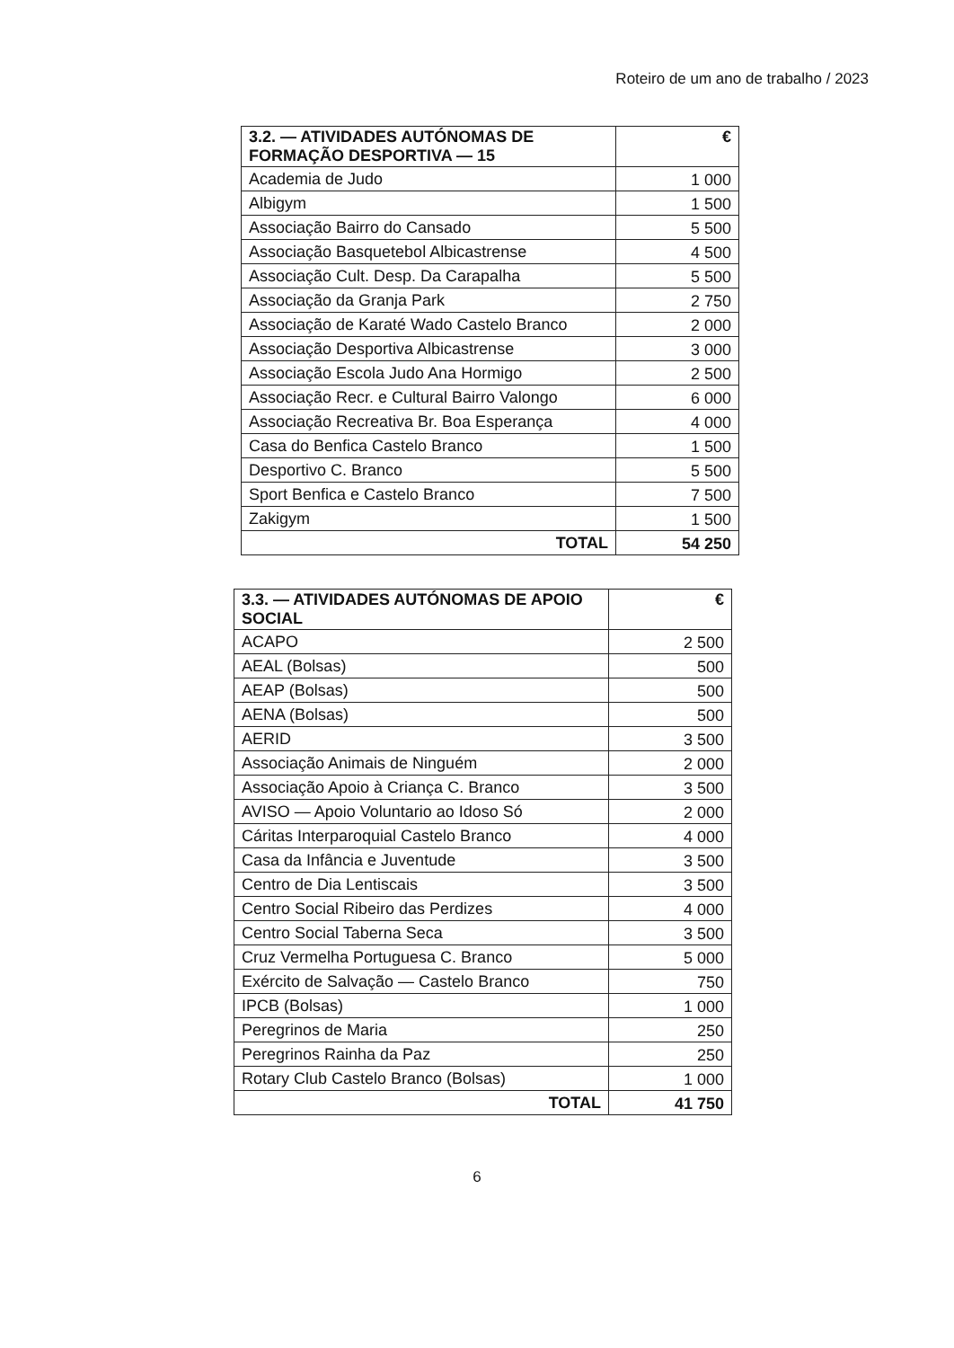Roteiro de um ano de trabalho / 2023
| 3.2. — ATIVIDADES AUTÓNOMAS DE FORMAÇÃO DESPORTIVA — 15 | € |
| --- | --- |
| Academia de Judo | 1 000 |
| Albigym | 1 500 |
| Associação Bairro do Cansado | 5 500 |
| Associação Basquetebol Albicastrense | 4 500 |
| Associação Cult. Desp. Da Carapalha | 5 500 |
| Associação da Granja Park | 2 750 |
| Associação de Karaté Wado Castelo Branco | 2 000 |
| Associação Desportiva Albicastrense | 3 000 |
| Associação Escola Judo Ana Hormigo | 2 500 |
| Associação Recr. e Cultural Bairro Valongo | 6 000 |
| Associação Recreativa Br. Boa Esperança | 4 000 |
| Casa do Benfica Castelo Branco | 1 500 |
| Desportivo C. Branco | 5 500 |
| Sport Benfica e Castelo Branco | 7 500 |
| Zakigym | 1 500 |
| TOTAL | 54 250 |
| 3.3. — ATIVIDADES AUTÓNOMAS DE APOIO SOCIAL | € |
| --- | --- |
| ACAPO | 2 500 |
| AEAL (Bolsas) | 500 |
| AEAP (Bolsas) | 500 |
| AENA (Bolsas) | 500 |
| AERID | 3 500 |
| Associação Animais de Ninguém | 2 000 |
| Associação Apoio à Criança C. Branco | 3 500 |
| AVISO — Apoio Voluntario ao Idoso Só | 2 000 |
| Cáritas Interparoquial Castelo Branco | 4 000 |
| Casa da Infância e Juventude | 3 500 |
| Centro de Dia Lentiscais | 3 500 |
| Centro Social Ribeiro das Perdizes | 4 000 |
| Centro Social Taberna Seca | 3 500 |
| Cruz Vermelha Portuguesa C. Branco | 5 000 |
| Exército de Salvação — Castelo Branco | 750 |
| IPCB (Bolsas) | 1 000 |
| Peregrinos de Maria | 250 |
| Peregrinos Rainha da Paz | 250 |
| Rotary Club Castelo Branco (Bolsas) | 1 000 |
| TOTAL | 41 750 |
6